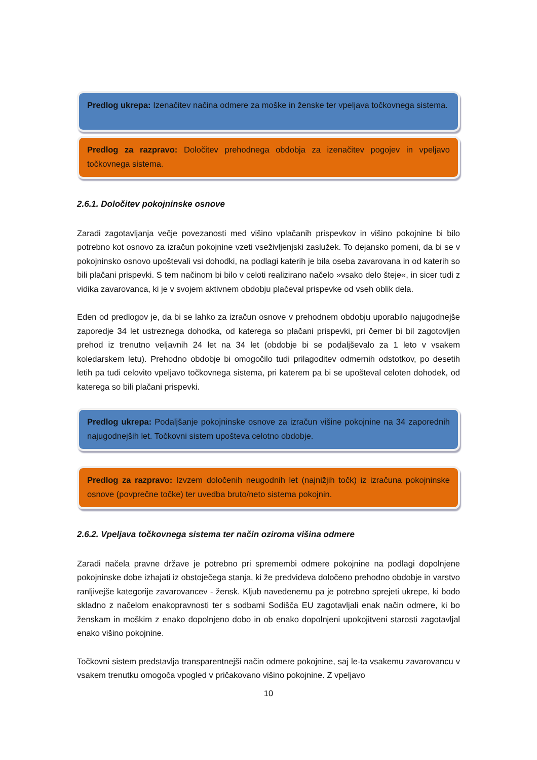Predlog ukrepa: Izenačitev načina odmere za moške in ženske ter vpeljava točkovnega sistema.
Predlog za razpravo: Določitev prehodnega obdobja za izenačitev pogojev in vpeljavo točkovnega sistema.
2.6.1. Določitev pokojninske osnove
Zaradi zagotavljanja večje povezanosti med višino vplačanih prispevkov in višino pokojnine bi bilo potrebno kot osnovo za izračun pokojnine vzeti vseživljenjski zaslužek. To dejansko pomeni, da bi se v pokojninsko osnovo upoštevali vsi dohodki, na podlagi katerih je bila oseba zavarovana in od katerih so bili plačani prispevki. S tem načinom bi bilo v celoti realizirano načelo »vsako delo šteje«, in sicer tudi z vidika zavarovanca, ki je v svojem aktivnem obdobju plačeval prispevke od vseh oblik dela.
Eden od predlogov je, da bi se lahko za izračun osnove v prehodnem obdobju uporabilo najugodnejše zaporedje 34 let ustreznega dohodka, od katerega so plačani prispevki, pri čemer bi bil zagotovljen prehod iz trenutno veljavnih 24 let na 34 let (obdobje bi se podaljševalo za 1 leto v vsakem koledarskem letu). Prehodno obdobje bi omogočilo tudi prilagoditev odmernih odstotkov, po desetih letih pa tudi celovito vpeljavo točkovnega sistema, pri katerem pa bi se upošteval celoten dohodek, od katerega so bili plačani prispevki.
Predlog ukrepa: Podaljšanje pokojninske osnove za izračun višine pokojnine na 34 zaporednih najugodnejših let. Točkovni sistem upošteva celotno obdobje.
Predlog za razpravo: Izvzem določenih neugodnih let (najnižjih točk) iz izračuna pokojninske osnove (povprečne točke) ter uvedba bruto/neto sistema pokojnin.
2.6.2. Vpeljava točkovnega sistema ter način oziroma višina odmere
Zaradi načela pravne države je potrebno pri spremembi odmere pokojnine na podlagi dopolnjene pokojninske dobe izhajati iz obstoječega stanja, ki že predvideva določeno prehodno obdobje in varstvo ranljivejše kategorije zavarovancev - žensk. Kljub navedenemu pa je potrebno sprejeti ukrepe, ki bodo skladno z načelom enakopravnosti ter s sodbami Sodišča EU zagotavljali enak način odmere, ki bo ženskam in moškim z enako dopolnjeno dobo in ob enako dopolnjeni upokojitveni starosti zagotavljal enako višino pokojnine.
Točkovni sistem predstavlja transparentnejši način odmere pokojnine, saj le-ta vsakemu zavarovancu v vsakem trenutku omogoča vpogled v pričakovano višino pokojnine. Z vpeljavo
10